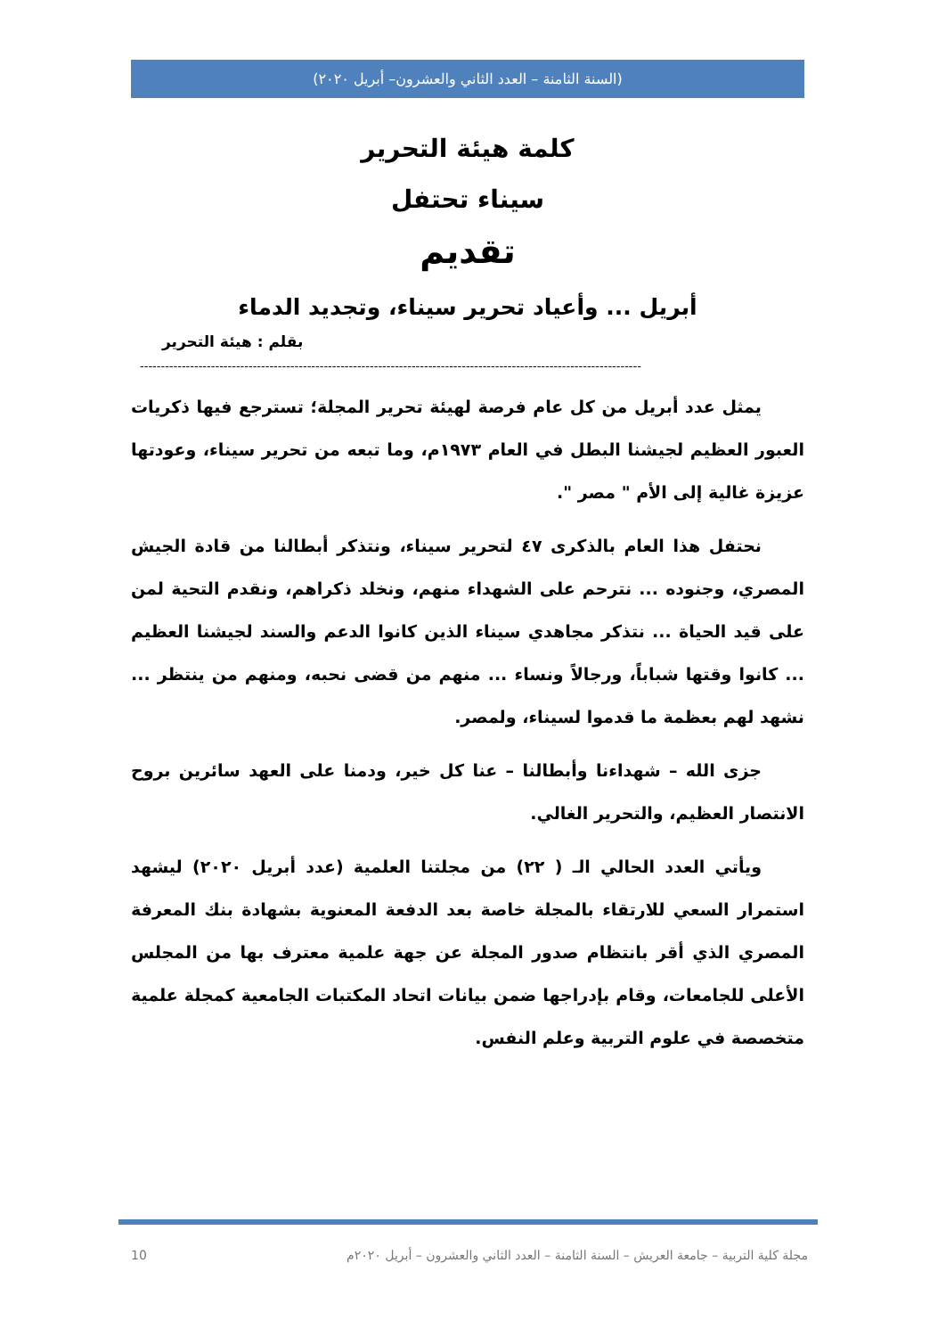(السنة الثامنة – العدد الثاني والعشرون– أبريل ٢٠٢٠)
كلمة هيئة التحرير
سيناء تحتفل
تقديم
أبريل ... وأعياد تحرير سيناء، وتجديد الدماء
بقلم : هيئة التحرير
------------------------------------------------------------------------------------------------------------------------
يمثل عدد أبريل من كل عام فرصة لهيئة تحرير المجلة؛ تسترجع فيها ذكريات العبور العظيم لجيشنا البطل في العام ١٩٧٣م، وما تبعه من تحرير سيناء، وعودتها عزيزة غالية إلى الأم " مصر ".
نحتفل هذا العام بالذكرى ٤٧ لتحرير سيناء، ونتذكر أبطالنا من قادة الجيش المصري، وجنوده ... نترحم على الشهداء منهم، ونخلد ذكراهم، ونقدم التحية لمن على قيد الحياة ... نتذكر مجاهدي سيناء الذين كانوا الدعم والسند لجيشنا العظيم ... كانوا وقتها شباباً، ورجالاً ونساء ... منهم من قضى نحبه، ومنهم من ينتظر ... نشهد لهم بعظمة ما قدموا لسيناء، ولمصر.
جزى الله – شهداءنا وأبطالنا – عنا كل خير، ودمنا على العهد سائرين بروح الانتصار العظيم، والتحرير الغالي.
ويأتي العدد الحالي الـ ( ٢٢) من مجلتنا العلمية (عدد أبريل ٢٠٢٠) ليشهد استمرار السعي للارتقاء بالمجلة خاصة بعد الدفعة المعنوية بشهادة بنك المعرفة المصري الذي أقر بانتظام صدور المجلة عن جهة علمية معترف بها من المجلس الأعلى للجامعات، وقام بإدراجها ضمن بيانات اتحاد المكتبات الجامعية كمجلة علمية متخصصة في علوم التربية وعلم النفس.
مجلة كلية التربية – جامعة العريش – السنة الثامنة – العدد الثاني والعشرون – أبريل ٢٠٢٠م 10